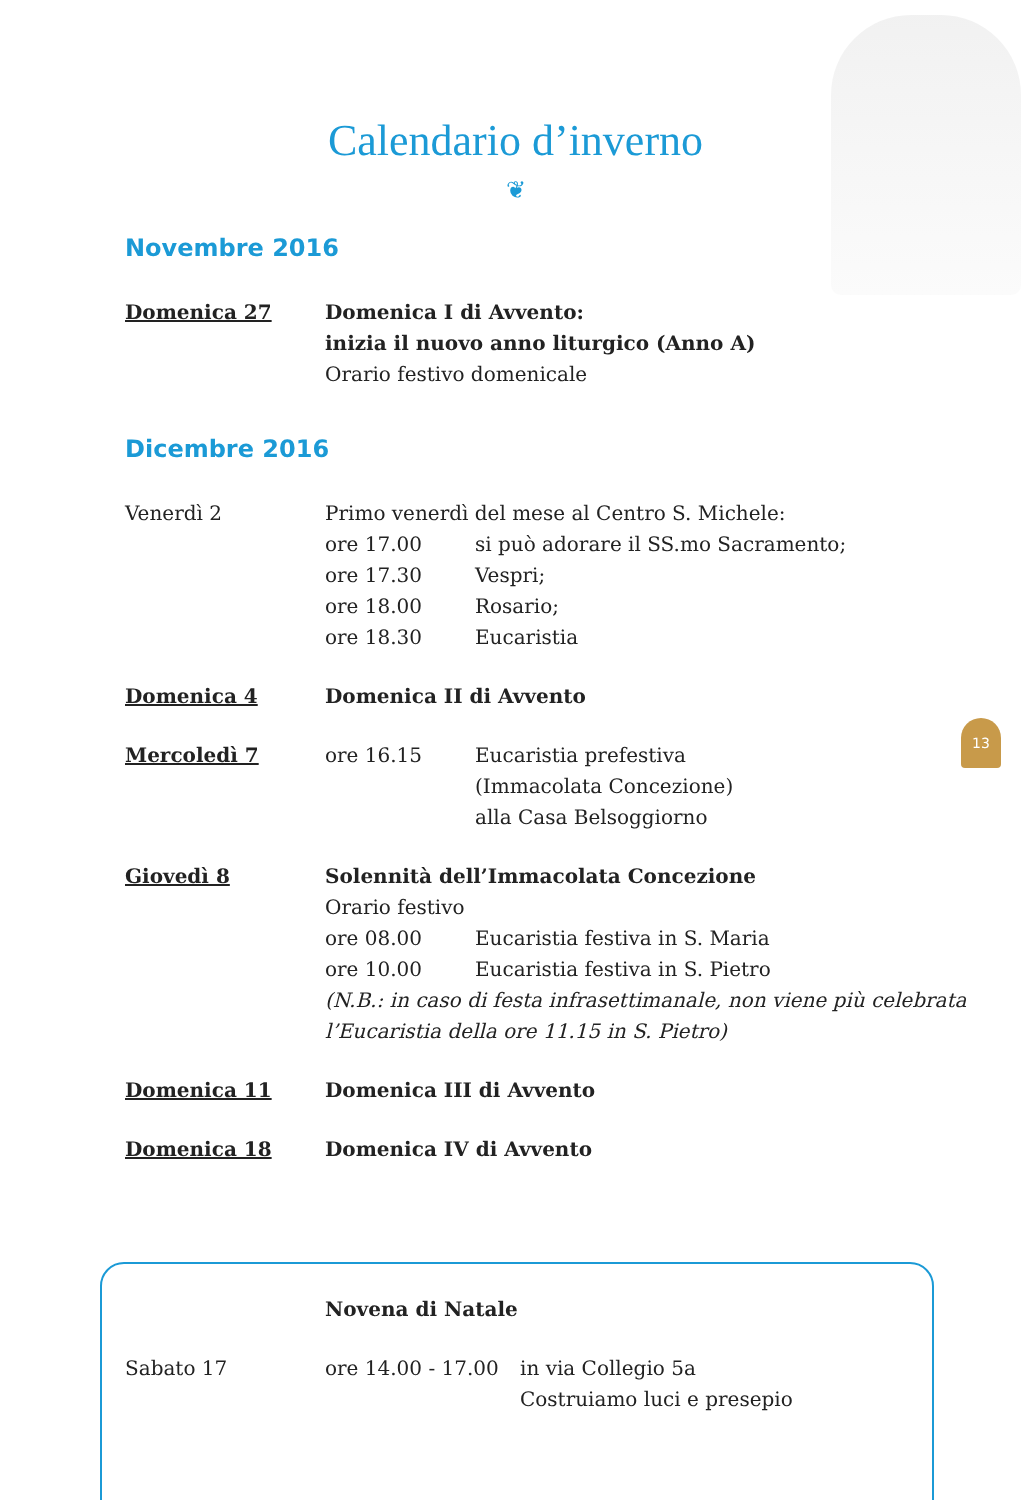Calendario d’inverno
❦
Novembre 2016
Domenica 27 Domenica I di Avvento:
inizia il nuovo anno liturgico (Anno A)
Orario festivo domenicale
Dicembre 2016
Venerdì 2 Primo venerdì del mese al Centro S. Michele:
ore 17.00 si può adorare il SS.mo Sacramento;
ore 17.30 Vespri;
ore 18.00 Rosario;
ore 18.30 Eucaristia
Domenica 4 Domenica II di Avvento
Mercoledì 7 ore 16.15 Eucaristia prefestiva
(Immacolata Concezione)
alla Casa Belsoggiorno
Giovedì 8 Solennità dell’Immacolata Concezione
Orario festivo
ore 08.00 Eucaristia festiva in S. Maria
ore 10.00 Eucaristia festiva in S. Pietro
(N.B.: in caso di festa infrasettimanale, non viene più celebrata l’Eucaristia della ore 11.15 in S. Pietro)
Domenica 11 Domenica III di Avvento
Domenica 18 Domenica IV di Avvento
13
Novena di Natale
Sabato 17 ore 14.00 - 17.00 in via Collegio 5a
Costruiamo luci e presepio